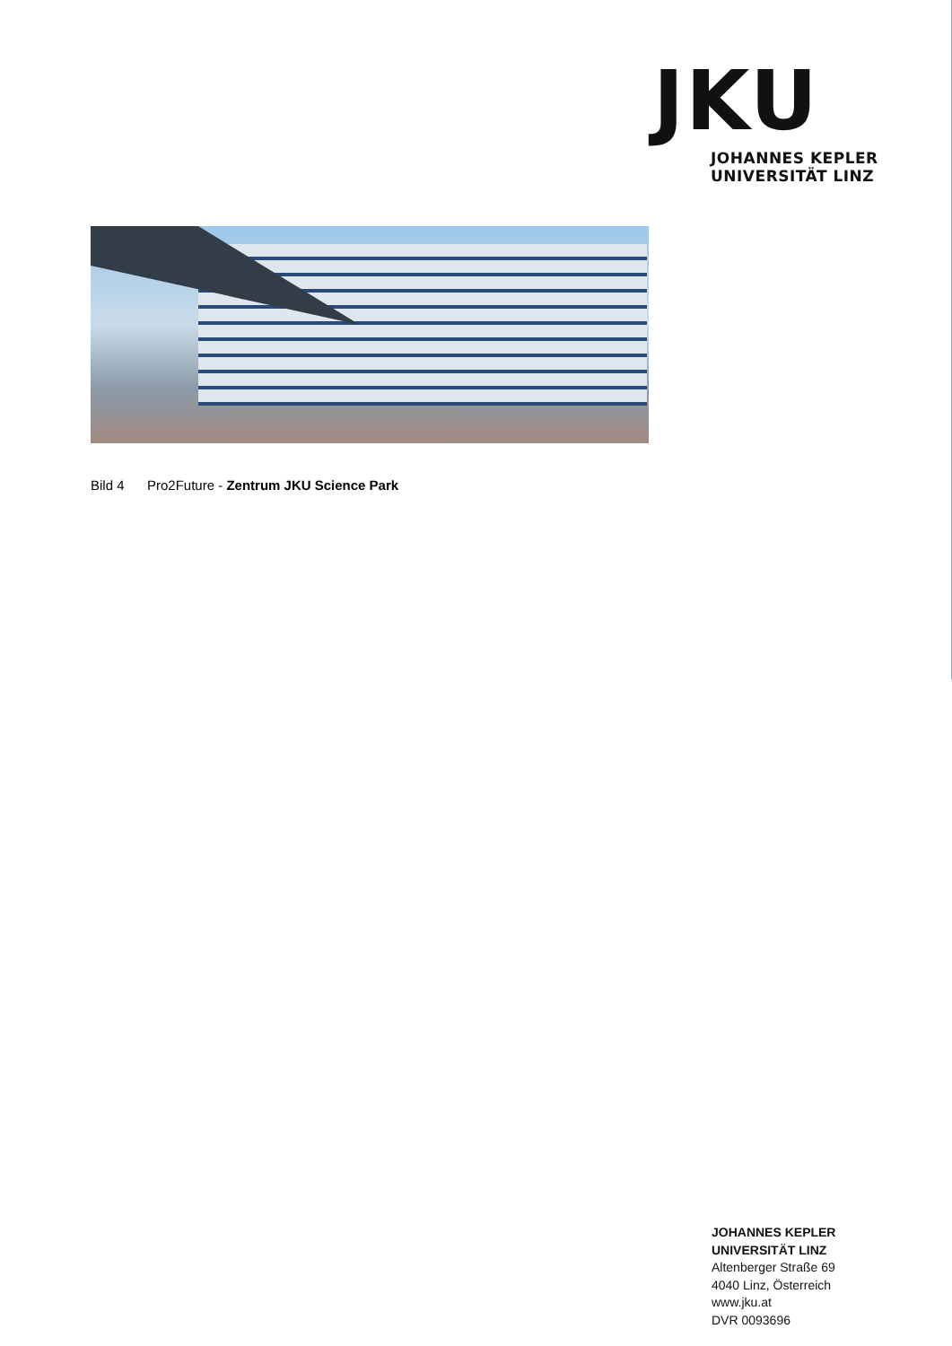JKU
JOHANNES KEPLER
UNIVERSITÄT LINZ
Bild 4 Pro2Future - Zentrum JKU Science Park
JOHANNES KEPLER
UNIVERSITÄT LINZ
Altenberger Straße 69
4040 Linz, Österreich
www.jku.at
DVR 0093696